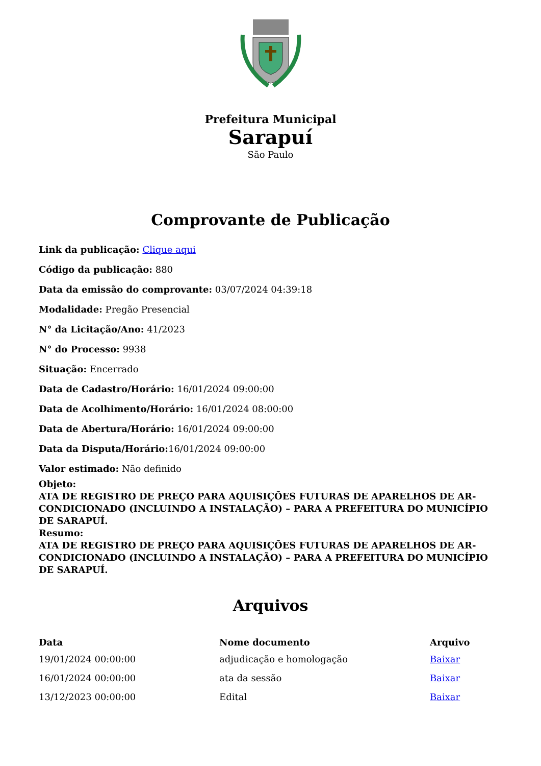Prefeitura Municipal
Sarapuí
São Paulo
Comprovante de Publicação
Link da publicação: Clique aqui
Código da publicação: 880
Data da emissão do comprovante: 03/07/2024 04:39:18
Modalidade: Pregão Presencial
N° da Licitação/Ano: 41/2023
N° do Processo: 9938
Situação: Encerrado
Data de Cadastro/Horário: 16/01/2024 09:00:00
Data de Acolhimento/Horário: 16/01/2024 08:00:00
Data de Abertura/Horário: 16/01/2024 09:00:00
Data da Disputa/Horário: 16/01/2024 09:00:00
Valor estimado: Não definido
Objeto:
ATA DE REGISTRO DE PREÇO PARA AQUISIÇÕES FUTURAS DE APARELHOS DE AR-CONDICIONADO (INCLUINDO A INSTALAÇÃO) – PARA A PREFEITURA DO MUNICÍPIO DE SARAPUÍ.
Resumo:
ATA DE REGISTRO DE PREÇO PARA AQUISIÇÕES FUTURAS DE APARELHOS DE AR-CONDICIONADO (INCLUINDO A INSTALAÇÃO) – PARA A PREFEITURA DO MUNICÍPIO DE SARAPUÍ.
Arquivos
| Data | Nome documento | Arquivo |
| --- | --- | --- |
| 19/01/2024 00:00:00 | adjudicação e homologação | Baixar |
| 16/01/2024 00:00:00 | ata da sessão | Baixar |
| 13/12/2023 00:00:00 | Edital | Baixar |